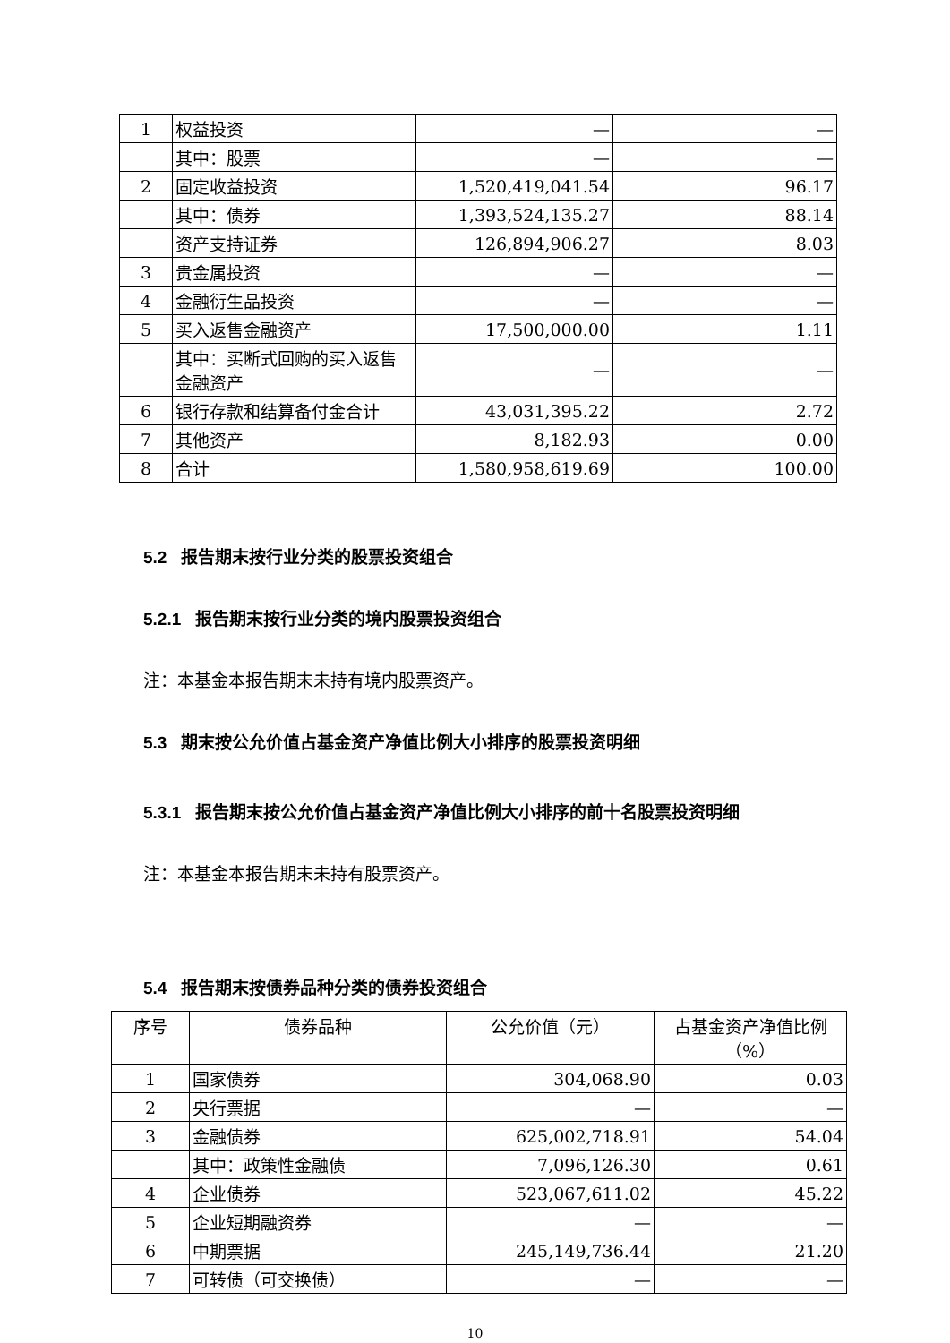| 1 | 权益投资 | — | — |
| | 其中：股票 | — | — |
| 2 | 固定收益投资 | 1,520,419,041.54 | 96.17 |
| | 其中：债券 | 1,393,524,135.27 | 88.14 |
| | 资产支持证券 | 126,894,906.27 | 8.03 |
| 3 | 贵金属投资 | — | — |
| 4 | 金融衍生品投资 | — | — |
| 5 | 买入返售金融资产 | 17,500,000.00 | 1.11 |
| | 其中：买断式回购的买入返售金融资产 | — | — |
| 6 | 银行存款和结算备付金合计 | 43,031,395.22 | 2.72 |
| 7 | 其他资产 | 8,182.93 | 0.00 |
| 8 | 合计 | 1,580,958,619.69 | 100.00 |
5.2 报告期末按行业分类的股票投资组合
5.2.1 报告期末按行业分类的境内股票投资组合
注：本基金本报告期末未持有境内股票资产。
5.3 期末按公允价值占基金资产净值比例大小排序的股票投资明细
5.3.1 报告期末按公允价值占基金资产净值比例大小排序的前十名股票投资明细
注：本基金本报告期末未持有股票资产。
5.4 报告期末按债券品种分类的债券投资组合
| 序号 | 债券品种 | 公允价值（元） | 占基金资产净值比例（%） |
| 1 | 国家债券 | 304,068.90 | 0.03 |
| 2 | 央行票据 | — | — |
| 3 | 金融债券 | 625,002,718.91 | 54.04 |
| | 其中：政策性金融债 | 7,096,126.30 | 0.61 |
| 4 | 企业债券 | 523,067,611.02 | 45.22 |
| 5 | 企业短期融资券 | — | — |
| 6 | 中期票据 | 245,149,736.44 | 21.20 |
| 7 | 可转债（可交换债） | — | — |
10